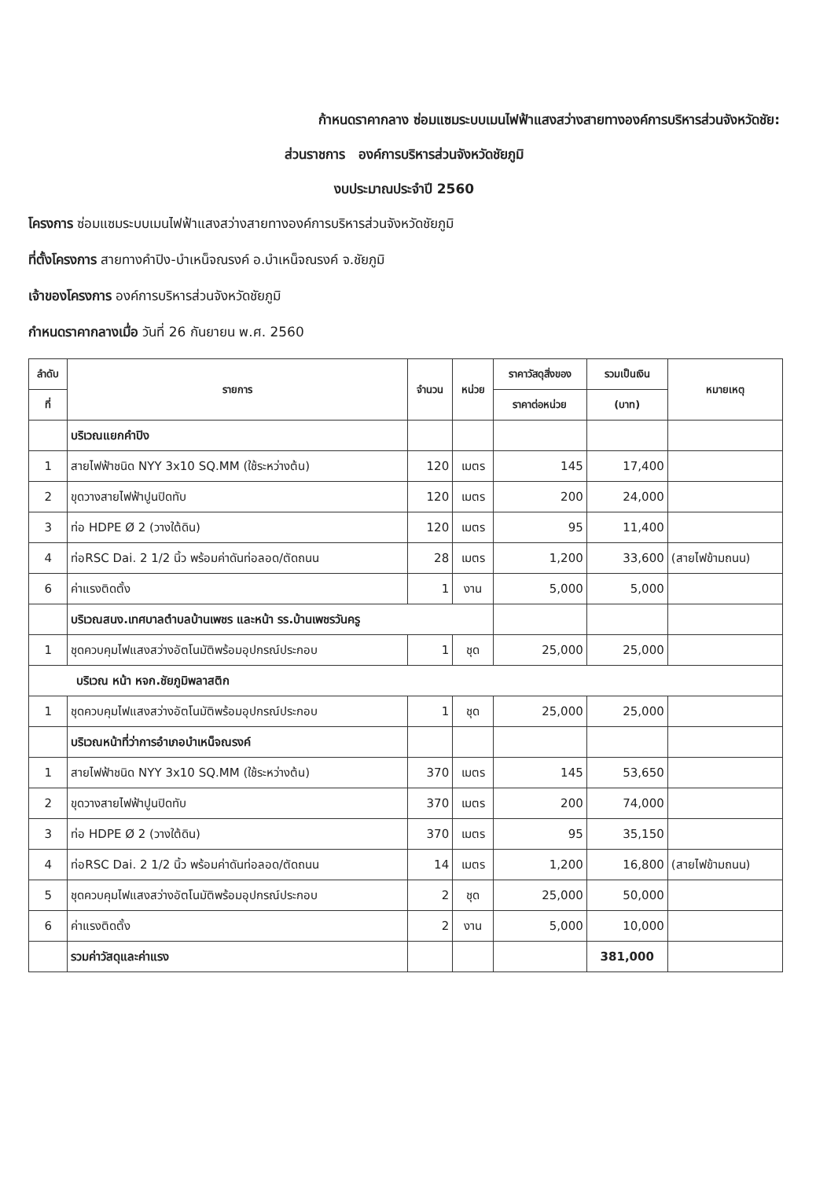ก้าหนดราคากลาง ซ่อมแซมระบบเมนไฟฟ้าแสงสว่างสายทางองค์การบริหารส่วนจังหวัดชัย:
ส่วนราชการ องค์การบริหารส่วนจังหวัดชัยภูมิ
งบประมาณประจำปี 2560
โครงการ ซ่อมแซมระบบเมนไฟฟ้าแสงสว่างสายทางองค์การบริหารส่วนจังหวัดชัยภูมิ
ที่ตั้งโครงการ สายทางคำปิง-บำเหน็จณรงค์ อ.บำเหน็จณรงค์ จ.ชัยภูมิ
เจ้าของโครงการ องค์การบริหารส่วนจังหวัดชัยภูมิ
กำหนดราคากลางเมื่อ วันที่ 26 กันยายน พ.ศ. 2560
| ลำดับ | รายการ | จำนวน | หน่วย | ราคาวัสดุสิ่งของ | รวมเป็นเงิน | หมายเหตุ |
| --- | --- | --- | --- | --- | --- | --- |
| ที่ | | | | ราคาต่อหน่วย | (บาท) | |
| | บริเวณแยกคำปิง | | | | | |
| 1 | สายไฟฟ้าชนิด NYY 3x10 SQ.MM (ใช้ระหว่างต้น) | 120 | เมตร | 145 | 17,400 | |
| 2 | ขุดวางสายไฟฟ้าปูนปิดทับ | 120 | เมตร | 200 | 24,000 | |
| 3 | ท่อ HDPE Ø 2 (วางใต้ดิน) | 120 | เมตร | 95 | 11,400 | |
| 4 | ท่อRSC Dai. 2 1/2 นิ้ว พร้อมค่าดันท่อลอด/ตัดถนน | 28 | เมตร | 1,200 | 33,600 | (สายไฟข้ามถนน) |
| 6 | ค่าแรงติดตั้ง | 1 | งาน | 5,000 | 5,000 | |
| | บริเวณสนง.เทศบาลตำบลบ้านเพชร และหน้า รร.บ้านเพชรวันครู | | | | | |
| 1 | ชุดควบคุมไฟแสงสว่างอัตโนมัติพร้อมอุปกรณ์ประกอบ | 1 | ชุด | 25,000 | 25,000 | |
| บริเวณ หน้า หจก.ชัยภูมิพลาสติก | | | | | | |
| 1 | ชุดควบคุมไฟแสงสว่างอัตโนมัติพร้อมอุปกรณ์ประกอบ | 1 | ชุด | 25,000 | 25,000 | |
| | บริเวณหน้าที่ว่าการอำเภอบำเหน็จณรงค์ | | | | | |
| 1 | สายไฟฟ้าชนิด NYY 3x10 SQ.MM (ใช้ระหว่างต้น) | 370 | เมตร | 145 | 53,650 | |
| 2 | ขุดวางสายไฟฟ้าปูนปิดทับ | 370 | เมตร | 200 | 74,000 | |
| 3 | ท่อ HDPE Ø 2 (วางใต้ดิน) | 370 | เมตร | 95 | 35,150 | |
| 4 | ท่อRSC Dai. 2 1/2 นิ้ว พร้อมค่าดันท่อลอด/ตัดถนน | 14 | เมตร | 1,200 | 16,800 | (สายไฟข้ามถนน) |
| 5 | ชุดควบคุมไฟแสงสว่างอัตโนมัติพร้อมอุปกรณ์ประกอบ | 2 | ชุด | 25,000 | 50,000 | |
| 6 | ค่าแรงติดตั้ง | 2 | งาน | 5,000 | 10,000 | |
| | รวมค่าวัสดุและค่าแรง | | | | 381,000 | |